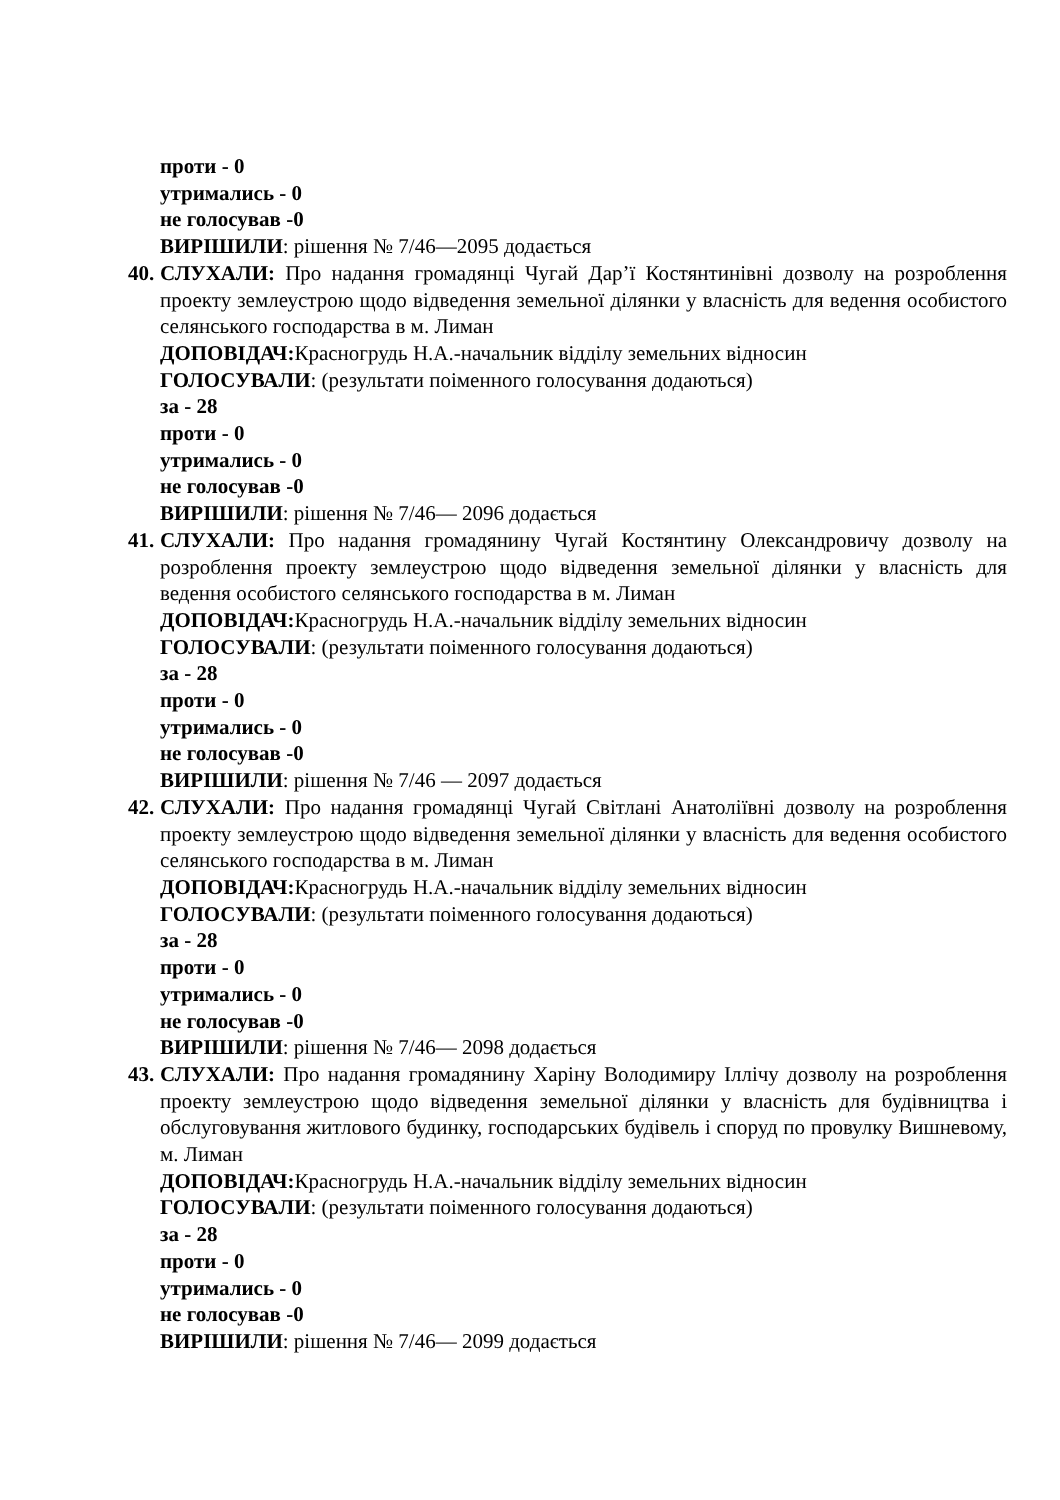проти - 0
утримались - 0
не голосував -0
ВИРІШИЛИ: рішення № 7/46—2095 додається
40. СЛУХАЛИ: Про надання громадянці Чугай Дар’ї Костянтинівні дозволу на розроблення проекту землеустрою щодо відведення земельної ділянки у власність для ведення особистого селянського господарства в м. Лиман
ДОПОВІДАЧ: Красногрудь Н.А.-начальник відділу земельних відносин
ГОЛОСУВАЛИ: (результати поіменного голосування додаються)
за - 28
проти - 0
утримались - 0
не голосував -0
ВИРІШИЛИ: рішення № 7/46— 2096 додається
41. СЛУХАЛИ: Про надання громадянину Чугай Костянтину Олександровичу дозволу на розроблення проекту землеустрою щодо відведення земельної ділянки у власність для ведення особистого селянського господарства в м. Лиман
ДОПОВІДАЧ: Красногрудь Н.А.-начальник відділу земельних відносин
ГОЛОСУВАЛИ: (результати поіменного голосування додаються)
за - 28
проти - 0
утримались - 0
не голосував -0
ВИРІШИЛИ: рішення № 7/46 — 2097 додається
42. СЛУХАЛИ: Про надання громадянці Чугай Світлані Анатоліївні дозволу на розроблення проекту землеустрою щодо відведення земельної ділянки у власність для ведення особистого селянського господарства в м. Лиман
ДОПОВІДАЧ: Красногрудь Н.А.-начальник відділу земельних відносин
ГОЛОСУВАЛИ: (результати поіменного голосування додаються)
за - 28
проти - 0
утримались - 0
не голосував -0
ВИРІШИЛИ: рішення № 7/46— 2098 додається
43. СЛУХАЛИ: Про надання громадянину Харіну Володимиру Іллічу дозволу на розроблення проекту землеустрою щодо відведення земельної ділянки у власність для будівництва і обслуговування житлового будинку, господарських будівель і споруд по провулку Вишневому, м. Лиман
ДОПОВІДАЧ: Красногрудь Н.А.-начальник відділу земельних відносин
ГОЛОСУВАЛИ: (результати поіменного голосування додаються)
за - 28
проти - 0
утримались - 0
не голосував -0
ВИРІШИЛИ: рішення № 7/46— 2099 додається